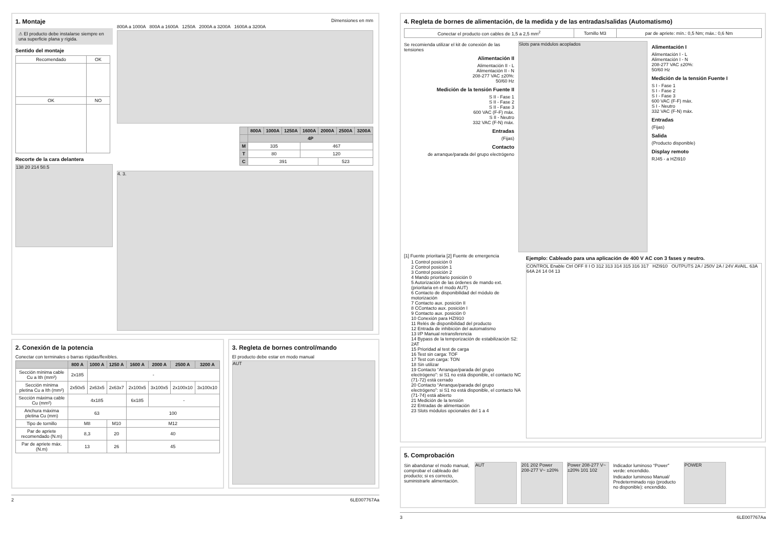1. Montaje
⚠ El producto debe instalarse siempre en una superficie plana y rígida.
Sentido del montaje
| Recomendado | OK |
| OK | NO |
Recorte de la cara delantera
138 20 214 50.5
Dimensiones en mm
800A a 1000A 800A a 1600A 1250A 2000A a 3200A 1600A a 3200A
| | 800A | 1000A | 1250A | 1600A | 2000A | 2500A | 3200A |
| --- | --- | --- | --- | --- | --- | --- | --- |
| | 4P | | | | | | |
| M | 335 | | | 467 | | | |
| T | 80 | | | 120 | | | |
| C | 391 | | | | 523 | | |
4. 3.
2. Conexión de la potencia
Conectar con terminales o barras rígidas/flexibles.
| | 800 A | 1000 A | 1250 A | 1600 A | 2000 A | 2500 A | 3200 A |
| --- | --- | --- | --- | --- | --- | --- | --- |
| Sección mínima cable Cu a Ith (mm²) | 2x185 | - | | | | | |
| Sección mínima pletina Cu a Ith (mm²) | 2x50x5 | 2x63x5 | 2x63x7 | 2x100x5 | 3x100x5 | 2x100x10 | 3x100x10 |
| Sección máxima cable Cu (mm²) | 4x185 | | | 6x185 | - | | |
| Anchura máxima pletina Cu (mm) | 63 | | | 100 | | | |
| Tipo de tornillo | M8 | | M10 | M12 | | | |
| Par de apriete recomendado (N.m) | 8,3 | | 20 | 40 | | | |
| Par de apriete máx. (N.m) | 13 | | 26 | 45 | | | |
3. Regleta de bornes control/mando
El producto debe estar en modo manual
AUT
2 6LE007767Aa
4. Regleta de bornes de alimentación, de la medida y de las entradas/salidas (Automatismo)
| Conectar el producto con cables de 1,5 a 2,5 mm<sup>2</sup> | Tornillo M3 | par de apriete: mín.: 0,5 Nm; máx.: 0,6 Nm |
Se recomienda utilizar el kit de conexión de las tensiones
Alimentación II
Alimentación II - L
Alimentación II - N
208-277 VAC ±20%:
50/60 Hz
Medición de la tensión Fuente II
S II - Fase 1
S II - Fase 2
S II - Fase 3
600 VAC (F-F) máx.
S II - Neutro
332 VAC (F-N) máx.
Entradas
(Fijas)
Contacto
de arranque/parada del grupo electrógeno
Slots para módulos acoplados
Alimentación I
Alimentación I - L
Alimentación I - N
208-277 VAC ±20%:
50/60 Hz
Medición de la tensión Fuente I
S I - Fase 1
S I - Fase 2
S I - Fase 3
600 VAC (F-F) máx.
S I - Neutro
332 VAC (F-N) máx.
Entradas
(Fijas)
Salida
(Producto disponible)
Display remoto
RJ45 - a HZI910
[1] Fuente prioritaria [2] Fuente de emergencia
1 Control posición 0
2 Control posición 1
3 Control posición 2
4 Mando prioritario posición 0
5 Autorización de las órdenes de mando ext. (prioritaria en el modo AUT)
6 Contacto de disponibilidad del módulo de motorización
7 Contacto aux. posición II
8 CContacto aux. posición I
9 Contacto aux. posición 0
10 Conexión para HZI910
11 Relés de disponibilidad del producto
12 Entrada de inhibición del automatismo
13 I/P Manual retransferencia
14 Bypass de la temporización de estabilización S2: 2AT
15 Prioridad al test de carga
16 Test sin carga: TOF
17 Test con carga: TON
18 Sin utilizar
19 Contacto “Arranque/parada del grupo electrógeno”: si S1 no está disponible, el contacto NC (71-72) está cerrado
20 Contacto “Arranque/parada del grupo electrógeno”: si S1 no está disponible, el contacto NA (71-74) está abierto
21 Medición de la tensión
22 Entradas de alimentación
23 Slots módulos opcionales del 1 a 4
Ejemplo: Cableado para una aplicación de 400 V AC con 3 fases y neutro.
CONTROL Enable Ctrl OFF II I O 312 313 314 315 316 317 HZI910 OUTPUTS 2A / 250V 2A / 24V AVAIL. 63A 64A 24 14 04 13
5. Comprobación
Sin abandonar el modo manual, comprobar el cableado del producto; si es correcto, suministrarle alimentación.
AUT 201 202 Power 208-277 V~ ±20%
Power 208-277 V~ ±20% 101 102
Indicador luminoso “Power” verde: encendido.
Indicador luminoso Manual/ Predeterminado rojo (producto no disponible): encendido.
POWER
3 6LE007767Aa